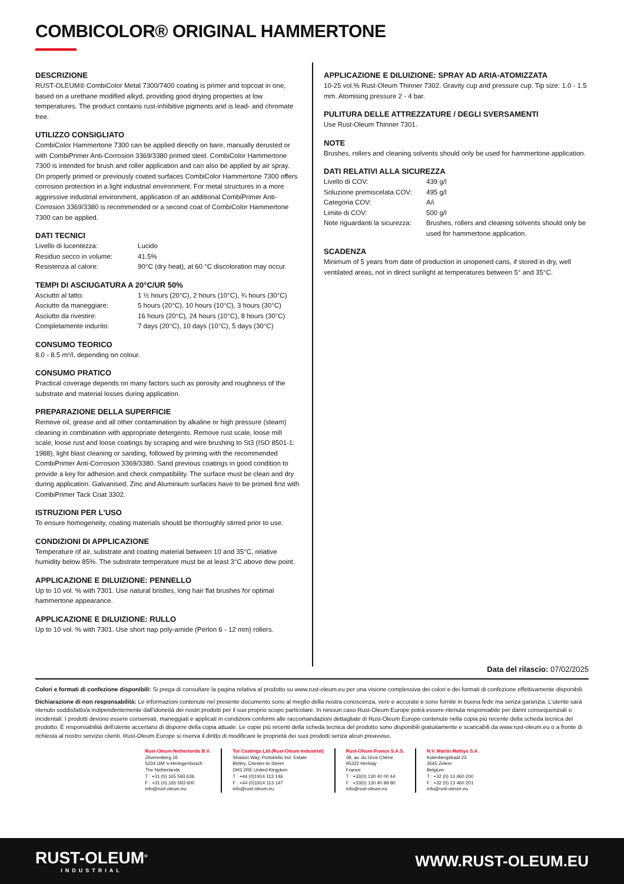COMBICOLOR® ORIGINAL HAMMERTONE
DESCRIZIONE
RUST-OLEUM® CombiColor Metal 7300/7400 coating is primer and topcoat in one, based on a urethane modified alkyd, providing good drying properties at low temperatures. The product contains rust-inhibitive pigments and is lead- and chromate free.
UTILIZZO CONSIGLIATO
CombiColor Hammertone 7300 can be applied directly on bare, manually derusted or with CombiPrimer Anti-Corrosion 3369/3380 primed steel. CombiColor Hammertone 7300 is intended for brush and roller application and can also be applied by air spray. On properly primed or previously coated surfaces CombiColor Hammertone 7300 offers corrosion protection in a light industrial environment. For metal structures in a more aggressive industrial environment, application of an additional CombiPrimer Anti-Corrosion 3369/3380 is recommended or a second coat of CombiColor Hammertone 7300 can be applied.
DATI TECNICI
| Livello di lucentezza: | Lucido |
| Residuo secco in volume: | 41.5% |
| Resistenza al calore: | 90°C (dry heat), at 60 °C discoloration may occur. |
TEMPI DI ASCIUGATURA A 20°C/UR 50%
| Asciutto al tatto: | 1 ½ hours (20°C), 2 hours (10°C), ¾ hours (30°C) |
| Asciutto da maneggiare: | 5 hours (20°C), 10 hours (10°C), 3 hours (30°C) |
| Asciutto da rivestire: | 16 hours (20°C), 24 hours (10°C), 8 hours (30°C) |
| Completamente indurito: | 7 days (20°C), 10 days (10°C), 5 days (30°C) |
CONSUMO TEORICO
8.0 - 8.5 m²/l, depending on colour.
CONSUMO PRATICO
Practical coverage depends on many factors such as porosity and roughness of the substrate and material losses during application.
PREPARAZIONE DELLA SUPERFICIE
Remove oil, grease and all other contamination by alkaline or high pressure (steam) cleaning in combination with appropriate detergents. Remove rust scale, loose mill scale, loose rust and loose coatings by scraping and wire brushing to St3 (ISO 8501-1: 1988), light blast cleaning or sanding, followed by priming with the recommended CombiPrimer Anti-Corrosion 3369/3380. Sand previous coatings in good condition to provide a key for adhesion and check compatibility. The surface must be clean and dry during application. Galvanised, Zinc and Aluminium surfaces have to be primed first with CombiPrimer Tack Coat 3302.
ISTRUZIONI PER L'USO
To ensure homogeneity, coating materials should be thoroughly stirred prior to use.
CONDIZIONI DI APPLICAZIONE
Temperature of air, substrate and coating material between 10 and 35°C, relative humidity below 85%. The substrate temperature must be at least 3°C above dew point.
APPLICAZIONE E DILUIZIONE: PENNELLO
Up to 10 vol. % with 7301. Use natural bristles, long hair flat brushes for optimal hammertone appearance.
APPLICAZIONE E DILUIZIONE: RULLO
Up to 10 vol. % with 7301. Use short nap poly-amide (Perlon 6 - 12 mm) rollers.
APPLICAZIONE E DILUIZIONE: SPRAY AD ARIA-ATOMIZZATA
10-25 vol.% Rust-Oleum Thinner 7302. Gravity cup and pressure cup. Tip size: 1.0 - 1.5 mm. Atomising pressure 2 - 4 bar.
PULITURA DELLE ATTREZZATURE / DEGLI SVERSAMENTI
Use Rust-Oleum Thinner 7301.
NOTE
Brushes, rollers and cleaning solvents should only be used for hammertone application.
DATI RELATIVI ALLA SICUREZZA
| Livello di COV: | 439 g/l |
| Soluzione premiscelata COV: | 495 g/l |
| Categoria COV: | A/i |
| Limite di COV: | 500 g/l |
| Note riguardanti la sicurezza: | Brushes, rollers and cleaning solvents should only be used for hammertone application. |
SCADENZA
Minimum of 5 years from date of production in unopened cans, if stored in dry, well ventilated areas, not in direct sunlight at temperatures between 5° and 35°C.
Data del rilascio: 07/02/2025
Colori e formati di confezione disponibili: Si prega di consultare la pagina relativa al prodotto su www.rust-oleum.eu per una visione complessiva dei colori e dei formati di confezione effettivamente disponibili.
Dichiarazione di non responsabilità: Le informazioni contenute nel presente documento sono al meglio della nostra conoscenza, vere e accurate e sono fornite in buona fede ma senza garanzia. L'utente sarà ritenuto soddisfatto/a indipendentemente dall'idoneità dei nostri prodotti per il suo proprio scopo particolare. In nessun caso Rust-Oleum Europe potrà essere ritenuta responsabile per danni consequenziali o incidentali. I prodotti devono essere conservati, maneggiati e applicati in condizioni conformi alle raccomandazioni dettagliate di Rust-Oleum Europe contenute nella copia più recente della scheda tecnica del prodotto. È responsabilità dell'utente accertarsi di disporre della copia attuale. Le copie più recenti della scheda tecnica del prodotto sono disponibili gratuitamente e scaricabili da www.rust-oleum.eu o a fronte di richiesta al nostro servizio clienti. Rust-Oleum Europe si riserva il diritto di modificare le proprietà dei suoi prodotti senza alcun preavviso.
Rust-Oleum Netherlands B.V.
Zilverenberg 16
5234 GM 's-Hertogenbosch
The Netherlands
T : +31 (0) 165 593 636
F : +31 (0) 165 593 600
info@rust-oleum.eu
Tor Coatings Ltd (Rust-Oleum Industrial)
Shadon Way, Portobello Ind. Estate
Birtley, Chester-le-Street
DH3 2RE United Kingdom
T : +44 (0)1914 113 146
F : +44 (0)1914 113 147
info@rust-oleum.eu
Rust-Oleum France S.A.S.
38, av. du Gros Chêne
95322 Herblay
France
T : +33(0) 130 40 00 44
F : +33(0) 130 40 99 80
info@rust-oleum.eu
N.V. Martin Mathys S.A.
Kolenbergstraat 23
3545 Zelem
Belgium
T : +32 (0) 13 460 200
F : +32 (0) 13 460 201
info@rust-oleum.eu
RUST-OLEUM<sup>®</sup>
INDUSTRIAL
WWW.RUST-OLEUM.EU